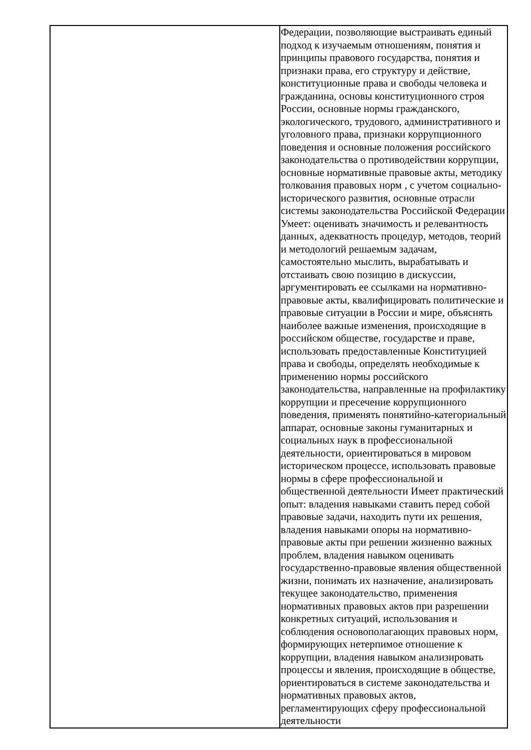| | Федерации, позволяющие выстраивать единый подход к изучаемым отношениям, понятия и принципы правового государства, понятия и признаки права, его структуру и действие, конституционные права и свободы человека и гражданина, основы конституционного строя России, основные нормы гражданского, экологического, трудового, административного и уголовного права, признаки коррупционного поведения и основные положения российского законодательства о противодействии коррупции, основные нормативные правовые акты, методику толкования правовых норм , с учетом социально-исторического развития, основные отрасли системы законодательства Российской Федерации Умеет: оценивать значимость и релевантность данных, адекватность процедур, методов, теорий и методологий решаемым задачам, самостоятельно мыслить, вырабатывать и отстаивать свою позицию в дискуссии, аргументировать ее ссылками на нормативно-правовые акты, квалифицировать политические и правовые ситуации в России и мире, объяснять наиболее важные изменения, происходящие в российском обществе, государстве и праве, использовать предоставленные Конституцией права и свободы, определять необходимые к применению нормы российского законодательства, направленные на профилактику коррупции и пресечение коррупционного поведения, применять понятийно-категориальный аппарат, основные законы гуманитарных и социальных наук в профессиональной деятельности, ориентироваться в мировом историческом процессе, использовать правовые нормы в сфере профессиональной и общественной деятельности Имеет практический опыт: владения навыками ставить перед собой правовые задачи, находить пути их решения, владения навыками опоры на нормативно-правовые акты при решении жизненно важных проблем, владения навыком оценивать государственно-правовые явления общественной жизни, понимать их назначение, анализировать текущее законодательство, применения нормативных правовых актов при разрешении конкретных ситуаций, использования и соблюдения основополагающих правовых норм, формирующих нетерпимое отношение к коррупции, владения навыком анализировать процессы и явления, происходящие в обществе, ориентироваться в системе законодательства и нормативных правовых актов, регламентирующих сферу профессиональной деятельности |